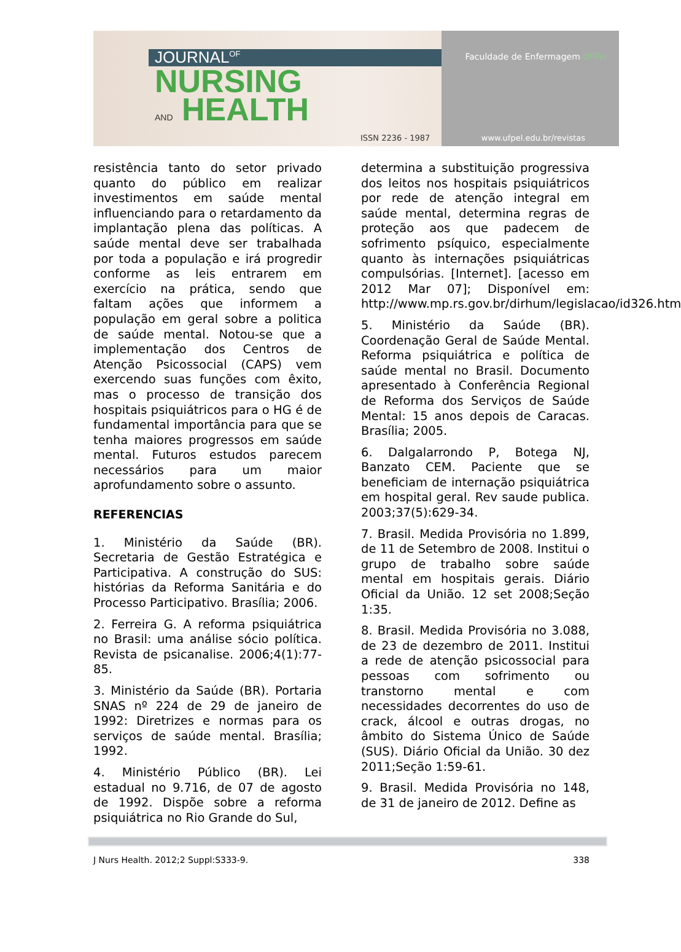JOURNAL<sup>OF</sup>
NURSING
AND HEALTH
ISSN 2236 - 1987
Faculdade de Enfermagem UFPel
www.ufpel.edu.br/revistas
resistência tanto do setor privado quanto do público em realizar investimentos em saúde mental influenciando para o retardamento da implantação plena das políticas. A saúde mental deve ser trabalhada por toda a população e irá progredir conforme as leis entrarem em exercício na prática, sendo que faltam ações que informem a população em geral sobre a politica de saúde mental. Notou-se que a implementação dos Centros de Atenção Psicossocial (CAPS) vem exercendo suas funções com êxito, mas o processo de transição dos hospitais psiquiátricos para o HG é de fundamental importância para que se tenha maiores progressos em saúde mental. Futuros estudos parecem necessários para um maior aprofundamento sobre o assunto.
REFERENCIAS
1. Ministério da Saúde (BR). Secretaria de Gestão Estratégica e Participativa. A construção do SUS: histórias da Reforma Sanitária e do Processo Participativo. Brasília; 2006.
2. Ferreira G. A reforma psiquiátrica no Brasil: uma análise sócio política. Revista de psicanalise. 2006;4(1):77-85.
3. Ministério da Saúde (BR). Portaria SNAS nº 224 de 29 de janeiro de 1992: Diretrizes e normas para os serviços de saúde mental. Brasília; 1992.
4. Ministério Público (BR). Lei estadual no 9.716, de 07 de agosto de 1992. Dispõe sobre a reforma psiquiátrica no Rio Grande do Sul,
determina a substituição progressiva dos leitos nos hospitais psiquiátricos por rede de atenção integral em saúde mental, determina regras de proteção aos que padecem de sofrimento psíquico, especialmente quanto às internações psiquiátricas compulsórias. [Internet]. [acesso em 2012 Mar 07]; Disponível em: http://www.mp.rs.gov.br/dirhum/legislacao/id326.htm
5. Ministério da Saúde (BR). Coordenação Geral de Saúde Mental. Reforma psiquiátrica e política de saúde mental no Brasil. Documento apresentado à Conferência Regional de Reforma dos Serviços de Saúde Mental: 15 anos depois de Caracas. Brasília; 2005.
6. Dalgalarrondo P, Botega NJ, Banzato CEM. Paciente que se beneficiam de internação psiquiátrica em hospital geral. Rev saude publica. 2003;37(5):629-34.
7. Brasil. Medida Provisória no 1.899, de 11 de Setembro de 2008. Institui o grupo de trabalho sobre saúde mental em hospitais gerais. Diário Oficial da União. 12 set 2008;Seção 1:35.
8. Brasil. Medida Provisória no 3.088, de 23 de dezembro de 2011. Institui a rede de atenção psicossocial para pessoas com sofrimento ou transtorno mental e com necessidades decorrentes do uso de crack, álcool e outras drogas, no âmbito do Sistema Único de Saúde (SUS). Diário Oficial da União. 30 dez 2011;Seção 1:59-61.
9. Brasil. Medida Provisória no 148, de 31 de janeiro de 2012. Define as
J Nurs Health. 2012;2 Suppl:S333-9. 338